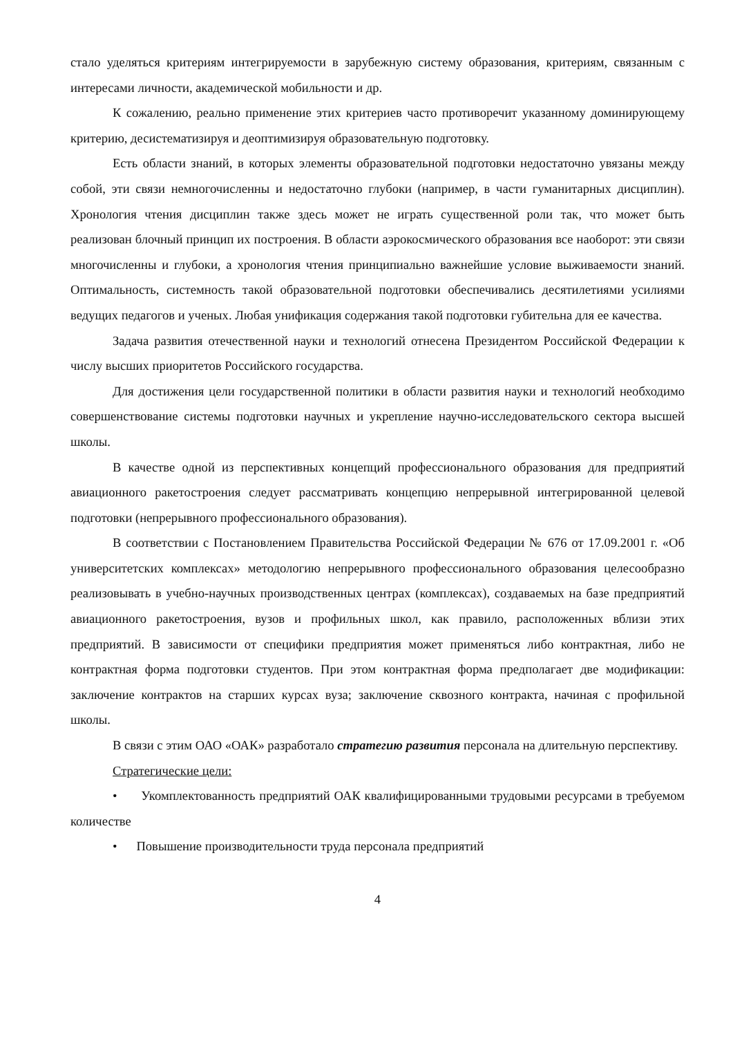стало уделяться критериям интегрируемости в зарубежную систему образования, критериям, связанным с интересами личности, академической мобильности и др.
К сожалению, реально применение этих критериев часто противоречит указанному доминирующему критерию, десистематизируя и деоптимизируя образовательную подготовку.
Есть области знаний, в которых элементы образовательной подготовки недостаточно увязаны между собой, эти связи немногочисленны и недостаточно глубоки (например, в части гуманитарных дисциплин). Хронология чтения дисциплин также здесь может не играть существенной роли так, что может быть реализован блочный принцип их построения. В области аэрокосмического образования все наоборот: эти связи многочисленны и глубоки, а хронология чтения принципиально важнейшие условие выживаемости знаний. Оптимальность, системность такой образовательной подготовки обеспечивались десятилетиями усилиями ведущих педагогов и ученых. Любая унификация содержания такой подготовки губительна для ее качества.
Задача развития отечественной науки и технологий отнесена Президентом Российской Федерации к числу высших приоритетов Российского государства.
Для достижения цели государственной политики в области развития науки и технологий необходимо совершенствование системы подготовки научных и укрепление научно-исследовательского сектора высшей школы.
В качестве одной из перспективных концепций профессионального образования для предприятий авиационного ракетостроения следует рассматривать концепцию непрерывной интегрированной целевой подготовки (непрерывного профессионального образования).
В соответствии с Постановлением Правительства Российской Федерации № 676 от 17.09.2001 г. «Об университетских комплексах» методологию непрерывного профессионального образования целесообразно реализовывать в учебно-научных производственных центрах (комплексах), создаваемых на базе предприятий авиационного ракетостроения, вузов и профильных школ, как правило, расположенных вблизи этих предприятий. В зависимости от специфики предприятия может применяться либо контрактная, либо не контрактная форма подготовки студентов. При этом контрактная форма предполагает две модификации: заключение контрактов на старших курсах вуза; заключение сквозного контракта, начиная с профильной школы.
В связи с этим ОАО «ОАК» разработало стратегию развития персонала на длительную перспективу.
Стратегические цели:
• Укомплектованность предприятий ОАК квалифицированными трудовыми ресурсами в требуемом количестве
• Повышение производительности труда персонала предприятий
4